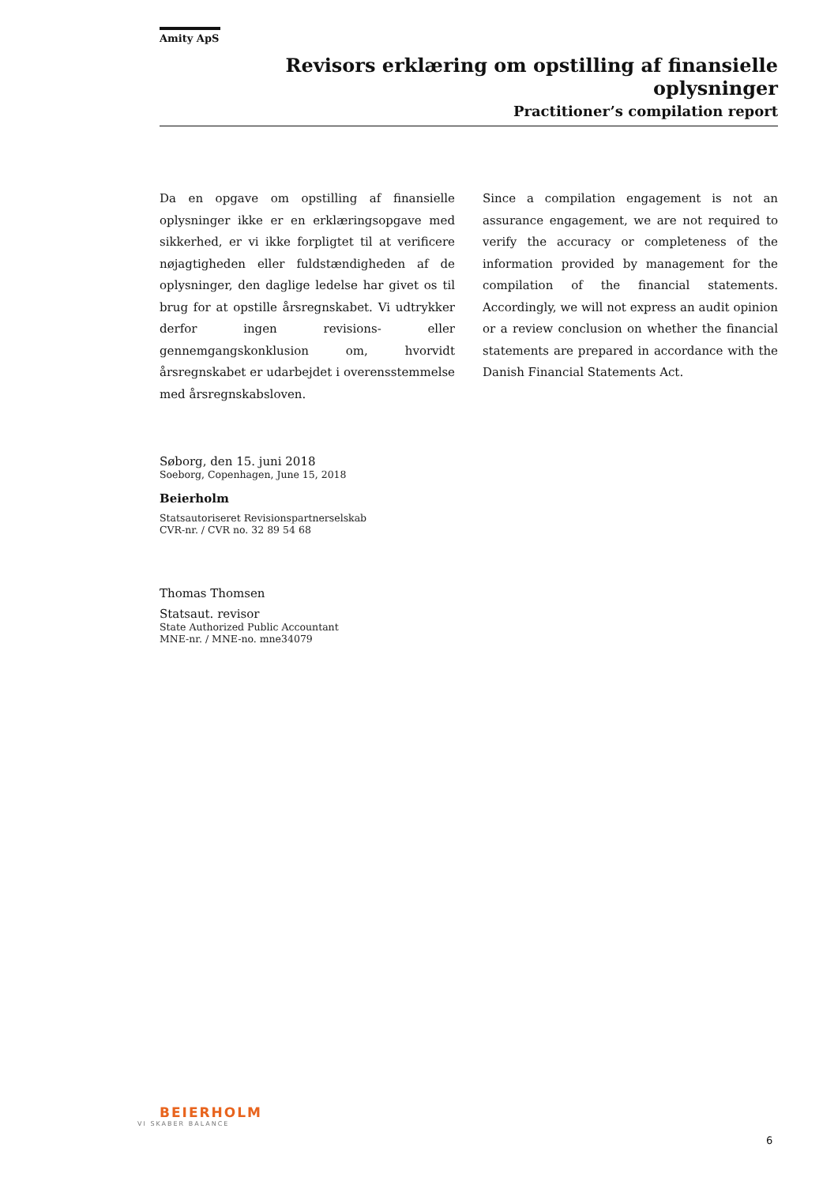Amity ApS
Revisors erklæring om opstilling af finansielle oplysninger
Practitioner’s compilation report
Da en opgave om opstilling af finansielle oplysninger ikke er en erklæringsopgave med sikkerhed, er vi ikke forpligtet til at verificere nøjagtigheden eller fuldstændigheden af de oplysninger, den daglige ledelse har givet os til brug for at opstille årsregnskabet. Vi udtrykker derfor ingen revisions- eller gennemgangskonklusion om, hvorvidt årsregnskabet er udarbejdet i overensstemmelse med årsregnskabsloven.
Since a compilation engagement is not an assurance engagement, we are not required to verify the accuracy or completeness of the information provided by management for the compilation of the financial statements. Accordingly, we will not express an audit opinion or a review conclusion on whether the financial statements are prepared in accordance with the Danish Financial Statements Act.
Søborg, den 15. juni 2018
Soeborg, Copenhagen, June 15, 2018
Beierholm
Statsautoriseret Revisionspartnerselskab
CVR-nr. / CVR no. 32 89 54 68
Thomas Thomsen
Statsaut. revisor
State Authorized Public Accountant
MNE-nr. / MNE-no. mne34079
BEIERHOLM
VI SKABER BALANCE
6